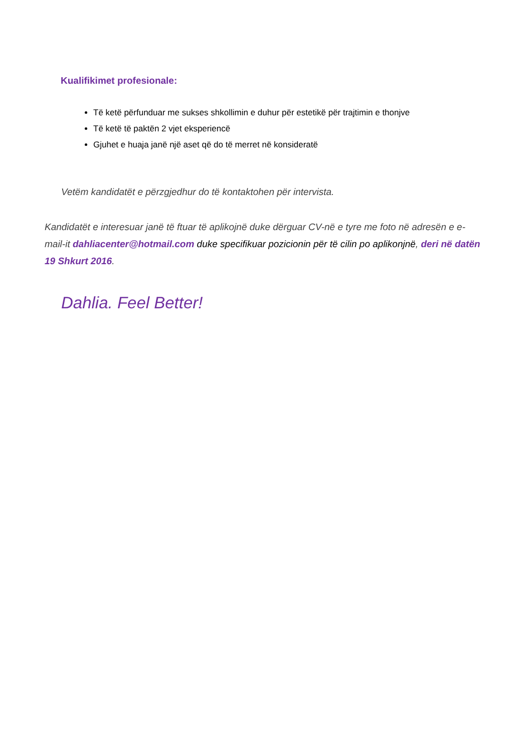Kualifikimet profesionale:
Të ketë përfunduar me sukses shkollimin e duhur për estetikë për trajtimin e thonjve
Të ketë të paktën 2 vjet eksperiencë
Gjuhet e huaja janë një aset që do të merret në konsideratë
Vetëm kandidatët e përzgjedhur do të kontaktohen për intervista.
Kandidatët e interesuar janë të ftuar të aplikojnë duke dërguar CV-në e tyre me foto në adresën e e-mail-it dahliacenter@hotmail.com duke specifikuar pozicionin për të cilin po aplikonjnë, deri në datën 19 Shkurt 2016.
Dahlia. Feel Better!